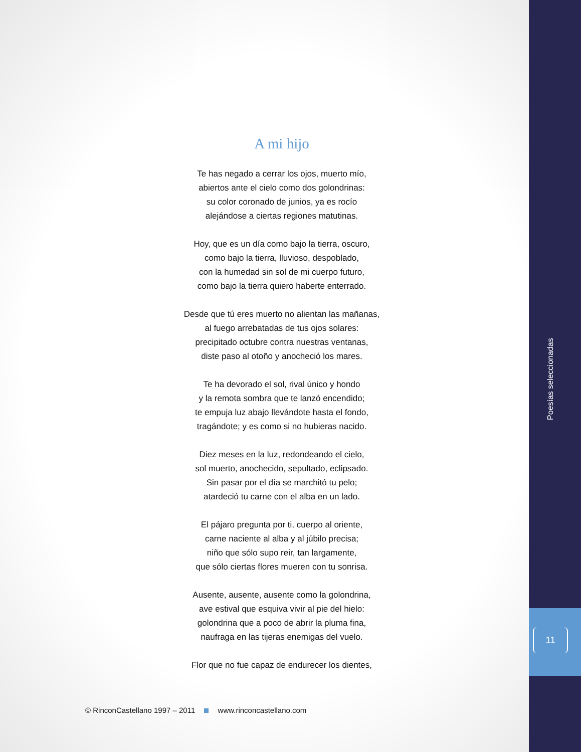A mi hijo
Te has negado a cerrar los ojos, muerto mío,
abiertos ante el cielo como dos golondrinas:
su color coronado de junios, ya es rocío
alejándose a ciertas regiones matutinas.
Hoy, que es un día como bajo la tierra, oscuro,
como bajo la tierra, lluvioso, despoblado,
con la humedad sin sol de mi cuerpo futuro,
como bajo la tierra quiero haberte enterrado.
Desde que tú eres muerto no alientan las mañanas,
al fuego arrebatadas de tus ojos solares:
precipitado octubre contra nuestras ventanas,
diste paso al otoño y anocheció los mares.
Te ha devorado el sol, rival único y hondo
y la remota sombra que te lanzó encendido;
te empuja luz abajo llevándote hasta el fondo,
tragándote; y es como si no hubieras nacido.
Diez meses en la luz, redondeando el cielo,
sol muerto, anochecido, sepultado, eclipsado.
Sin pasar por el día se marchitó tu pelo;
atardeció tu carne con el alba en un lado.
El pájaro pregunta por ti, cuerpo al oriente,
carne naciente al alba y al júbilo precisa;
niño que sólo supo reir, tan largamente,
que sólo ciertas flores mueren con tu sonrisa.
Ausente, ausente, ausente como la golondrina,
ave estival que esquiva vivir al pie del hielo:
golondrina que a poco de abrir la pluma fina,
naufraga en las tijeras enemigas del vuelo.
Flor que no fue capaz de endurecer los dientes,
© RinconCastellano 1997 – 2011 www.rinconcastellano.com
Poesías seleccionadas
11